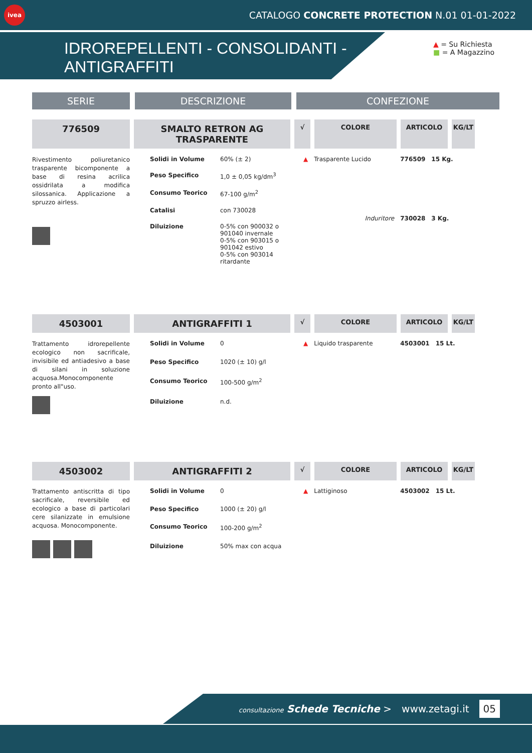ivea
CATALOGO CONCRETE PROTECTION N.01 01-01-2022
IDROREPELLENTI - CONSOLIDANTI - ANTIGRAFFITI
▲ = Su Richiesta
■ = A Magazzino
SERIE
DESCRIZIONE
CONFEZIONE
776509
SMALTO RETRON AG TRASPARENTE
√
COLORE
ARTICOLO
KG/LT
Rivestimento poliuretanico trasparente bicomponente a base di resina acrilica ossidrilata a modifica silossanica. Applicazione a spruzzo airless.
| Solidi in Volume | 60% (± 2) |
| Peso Specifico | 1,0 ± 0,05 kg/dm<sup>3</sup> |
| Consumo Teorico | 67-100 g/m<sup>2</sup> |
| Catalisi | con 730028 |
| Diluizione | 0-5% con 900032 o 901040 invernale 0-5% con 903015 o 901042 estivo 0-5% con 903014 ritardante |
| ▲ | Trasparente Lucido | 776509 | 15 Kg. |
| | Induritore | 730028 | 3 Kg. |
4503001
ANTIGRAFFITI 1
√
COLORE
ARTICOLO
KG/LT
Trattamento idrorepellente ecologico non sacrificale, invisibile ed antiadesivo a base di silani in soluzione acquosa.Monocomponente pronto all"uso.
| Solidi in Volume | 0 |
| Peso Specifico | 1020 (± 10) g/l |
| Consumo Teorico | 100-500 g/m<sup>2</sup> |
| Diluizione | n.d. |
| ▲ | Liquido trasparente | 4503001 | 15 Lt. |
4503002
ANTIGRAFFITI 2
√
COLORE
ARTICOLO
KG/LT
Trattamento antiscritta di tipo sacrificale, reversibile ed ecologico a base di particolari cere silanizzate in emulsione acquosa. Monocomponente.
| Solidi in Volume | 0 |
| Peso Specifico | 1000 (± 20) g/l |
| Consumo Teorico | 100-200 g/m<sup>2</sup> |
| Diluizione | 50% max con acqua |
| ▲ | Lattiginoso | 4503002 | 15 Lt. |
consultazione Schede Tecniche > www.zetagi.it 05